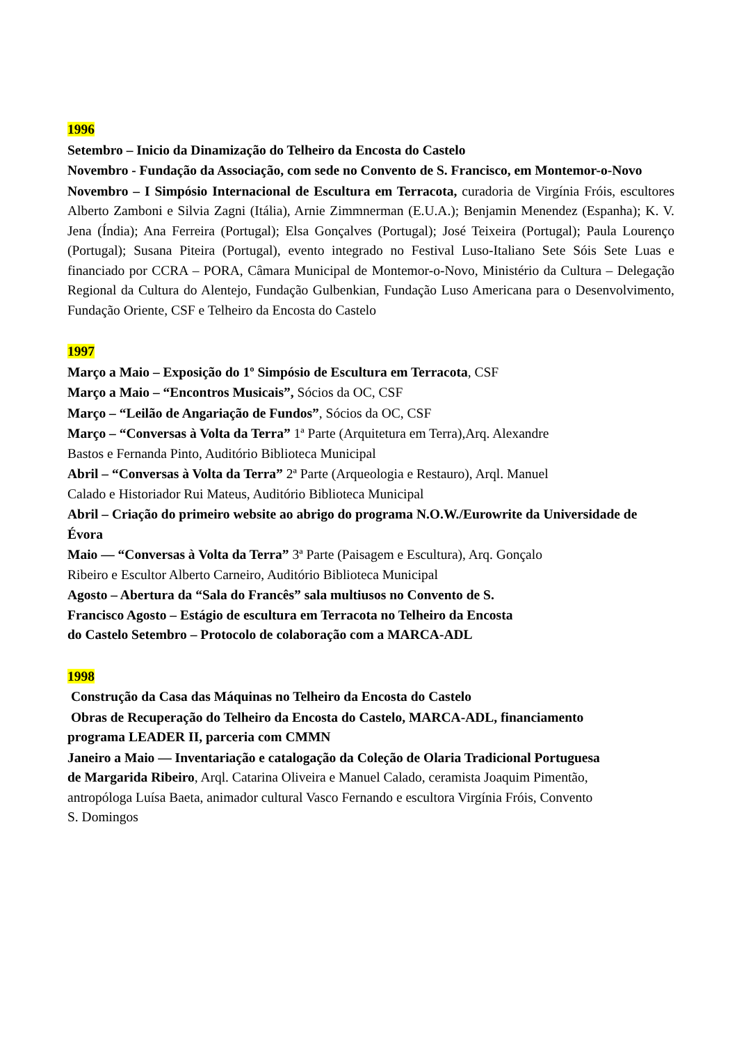1996
Setembro – Inicio da Dinamização do Telheiro da Encosta do Castelo
Novembro - Fundação da Associação, com sede no Convento de S. Francisco, em Montemor-o-Novo
Novembro – I Simpósio Internacional de Escultura em Terracota, curadoria de Virgínia Fróis, escultores Alberto Zamboni e Silvia Zagni (Itália), Arnie Zimmnerman (E.U.A.); Benjamin Menendez (Espanha); K. V. Jena (Índia); Ana Ferreira (Portugal); Elsa Gonçalves (Portugal); José Teixeira (Portugal); Paula Lourenço (Portugal); Susana Piteira (Portugal), evento integrado no Festival Luso-Italiano Sete Sóis Sete Luas e financiado por CCRA – PORA, Câmara Municipal de Montemor-o-Novo, Ministério da Cultura – Delegação Regional da Cultura do Alentejo, Fundação Gulbenkian, Fundação Luso Americana para o Desenvolvimento, Fundação Oriente, CSF e Telheiro da Encosta do Castelo
1997
Março a Maio – Exposição do 1º Simpósio de Escultura em Terracota, CSF
Março a Maio – “Encontros Musicais”, Sócios da OC, CSF
Março – “Leilão de Angariação de Fundos”, Sócios da OC, CSF
Março – “Conversas à Volta da Terra” 1ª Parte (Arquitetura em Terra),Arq. Alexandre
Bastos e Fernanda Pinto, Auditório Biblioteca Municipal
Abril – “Conversas à Volta da Terra” 2ª Parte (Arqueologia e Restauro), Arql. Manuel
Calado e Historiador Rui Mateus, Auditório Biblioteca Municipal
Abril – Criação do primeiro website ao abrigo do programa N.O.W./Eurowrite da Universidade de Évora
Maio — “Conversas à Volta da Terra” 3ª Parte (Paisagem e Escultura), Arq. Gonçalo
Ribeiro e Escultor Alberto Carneiro, Auditório Biblioteca Municipal
Agosto – Abertura da “Sala do Francês” sala multiusos no Convento de S.
Francisco Agosto – Estágio de escultura em Terracota no Telheiro da Encosta
do Castelo Setembro – Protocolo de colaboração com a MARCA-ADL
1998
Construção da Casa das Máquinas no Telheiro da Encosta do Castelo
Obras de Recuperação do Telheiro da Encosta do Castelo, MARCA-ADL, financiamento
programa LEADER II, parceria com CMMN
Janeiro a Maio — Inventariação e catalogação da Coleção de Olaria Tradicional Portuguesa
de Margarida Ribeiro, Arql. Catarina Oliveira e Manuel Calado, ceramista Joaquim Pimentão,
antropóloga Luísa Baeta, animador cultural Vasco Fernando e escultora Virgínia Fróis, Convento
S. Domingos